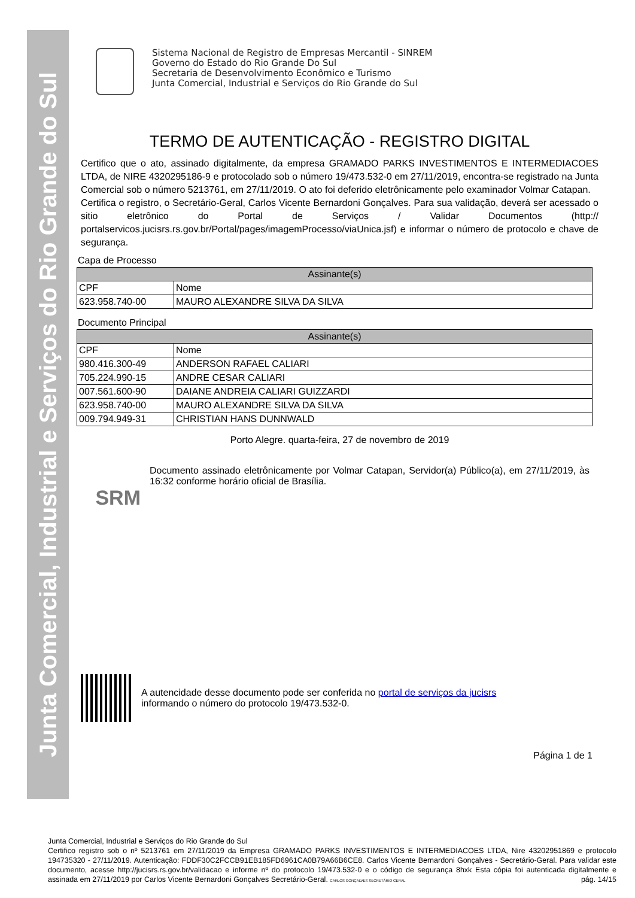Junta Comercial, Industrial e Serviços do Rio Grande do Sul
Sistema Nacional de Registro de Empresas Mercantil - SINREM
Governo do Estado do Rio Grande Do Sul
Secretaria de Desenvolvimento Econômico e Turismo
Junta Comercial, Industrial e Serviços do Rio Grande do Sul
TERMO DE AUTENTICAÇÃO - REGISTRO DIGITAL
Certifico que o ato, assinado digitalmente, da empresa GRAMADO PARKS INVESTIMENTOS E INTERMEDIACOES LTDA, de NIRE 4320295186-9 e protocolado sob o número 19/473.532-0 em 27/11/2019, encontra-se registrado na Junta Comercial sob o número 5213761, em 27/11/2019. O ato foi deferido eletrônicamente pelo examinador Volmar Catapan.
Certifica o registro, o Secretário-Geral, Carlos Vicente Bernardoni Gonçalves. Para sua validação, deverá ser acessado o sitio eletrônico do Portal de Serviços / Validar Documentos (http:// portalservicos.jucisrs.rs.gov.br/Portal/pages/imagemProcesso/viaUnica.jsf) e informar o número de protocolo e chave de segurança.
Capa de Processo
| Assinante(s) | |
| --- | --- |
| CPF | Nome |
| 623.958.740-00 | MAURO ALEXANDRE SILVA DA SILVA |
Documento Principal
| Assinante(s) | |
| --- | --- |
| CPF | Nome |
| 980.416.300-49 | ANDERSON RAFAEL CALIARI |
| 705.224.990-15 | ANDRE CESAR CALIARI |
| 007.561.600-90 | DAIANE ANDREIA CALIARI GUIZZARDI |
| 623.958.740-00 | MAURO ALEXANDRE SILVA DA SILVA |
| 009.794.949-31 | CHRISTIAN HANS DUNNWALD |
Porto Alegre. quarta-feira, 27 de novembro de 2019
SRM
Documento assinado eletrônicamente por Volmar Catapan, Servidor(a) Público(a), em 27/11/2019, às 16:32 conforme horário oficial de Brasília.
A autencidade desse documento pode ser conferida no portal de serviços da jucisrs
informando o número do protocolo 19/473.532-0.
Página 1 de 1
Junta Comercial, Industrial e Serviços do Rio Grande do Sul
Certifico registro sob o nº 5213761 em 27/11/2019 da Empresa GRAMADO PARKS INVESTIMENTOS E INTERMEDIACOES LTDA, Nire 43202951869 e protocolo 194735320 - 27/11/2019. Autenticação: FDDF30C2FCCB91EB185FD6961CA0B79A66B6CE8. Carlos Vicente Bernardoni Gonçalves - Secretário-Geral. Para validar este documento, acesse http://jucisrs.rs.gov.br/validacao e informe nº do protocolo 19/473.532-0 e o código de segurança 8hxk Esta cópia foi autenticada digitalmente e assinada em 27/11/2019 por Carlos Vicente Bernardoni Gonçalves Secretário-Geral. CARLOS GONÇALVES SECRETÁRIO GERAL pág. 14/15